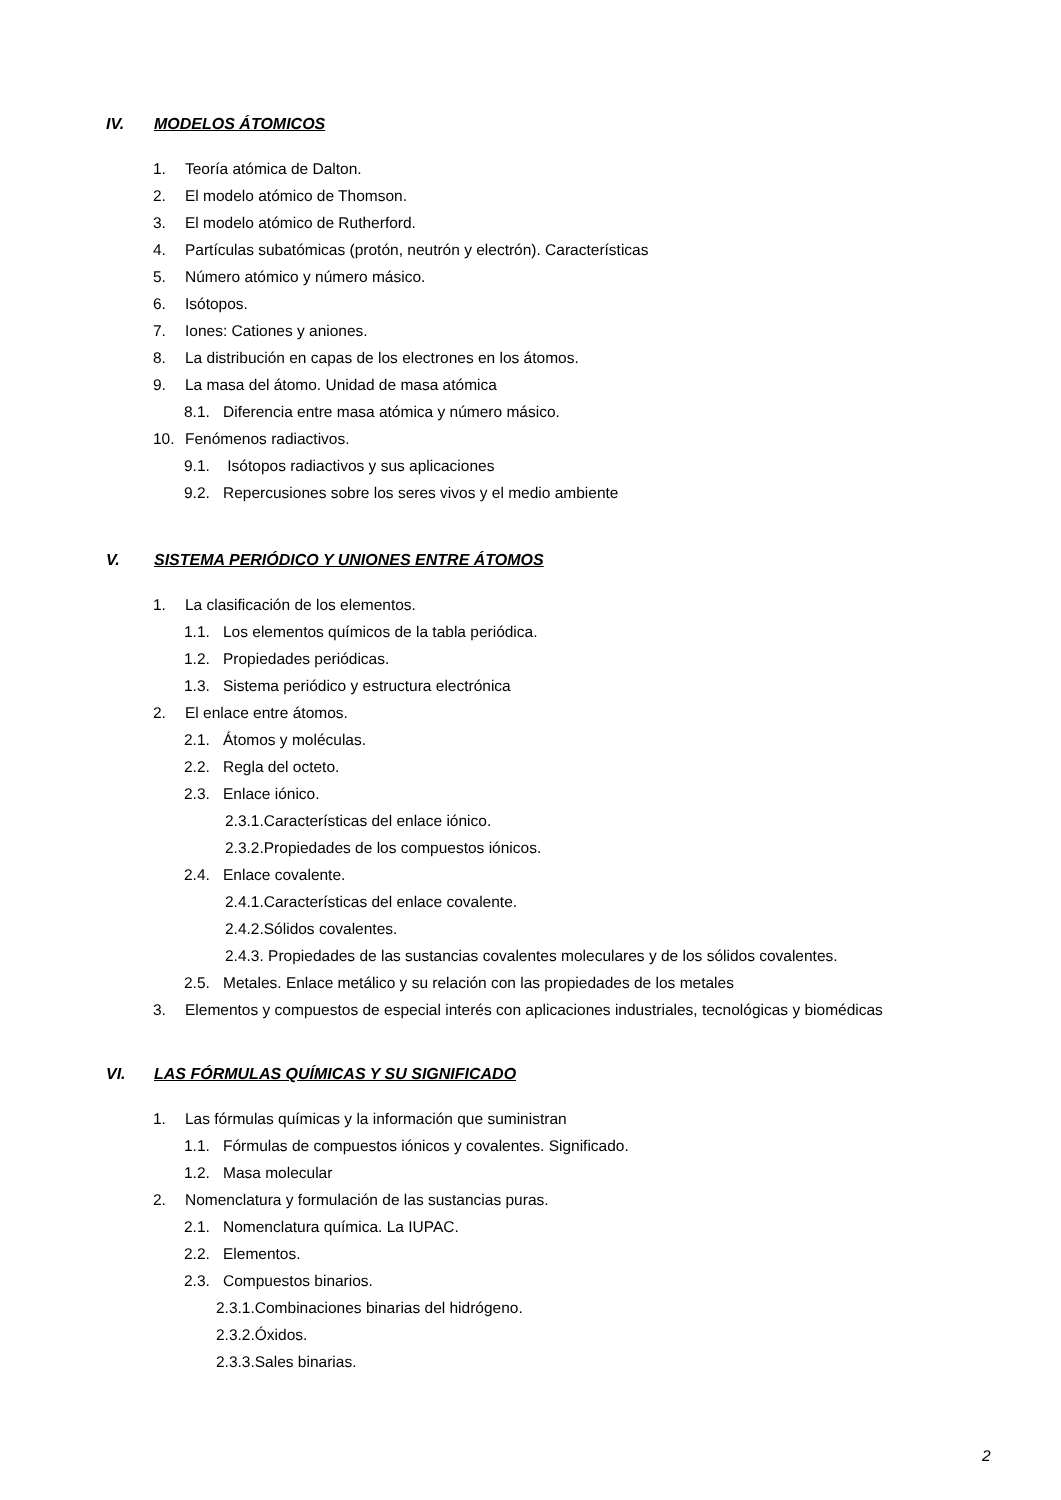IV. MODELOS ÁTOMICOS
1. Teoría atómica de Dalton.
2. El modelo atómico de Thomson.
3. El modelo atómico de Rutherford.
4. Partículas subatómicas (protón, neutrón y electrón). Características
5. Número atómico y número másico.
6. Isótopos.
7. Iones: Cationes y aniones.
8. La distribución en capas de los electrones en los átomos.
9. La masa del átomo. Unidad de masa atómica
8.1. Diferencia entre masa atómica y número másico.
10. Fenómenos radiactivos.
9.1. Isótopos radiactivos y sus aplicaciones
9.2. Repercusiones sobre los seres vivos y el medio ambiente
V. SISTEMA PERIÓDICO Y UNIONES ENTRE ÁTOMOS
1. La clasificación de los elementos.
1.1. Los elementos químicos de la tabla periódica.
1.2. Propiedades periódicas.
1.3. Sistema periódico y estructura electrónica
2. El enlace entre átomos.
2.1. Átomos y moléculas.
2.2. Regla del octeto.
2.3. Enlace iónico.
2.3.1.Características del enlace iónico.
2.3.2.Propiedades de los compuestos iónicos.
2.4. Enlace covalente.
2.4.1.Características del enlace covalente.
2.4.2.Sólidos covalentes.
2.4.3. Propiedades de las sustancias covalentes moleculares y de los sólidos covalentes.
2.5. Metales. Enlace metálico y su relación con las propiedades de los metales
3. Elementos y compuestos de especial interés con aplicaciones industriales, tecnológicas y biomédicas
VI. LAS FÓRMULAS QUÍMICAS Y SU SIGNIFICADO
1. Las fórmulas químicas y la información que suministran
1.1. Fórmulas de compuestos iónicos y covalentes. Significado.
1.2. Masa molecular
2. Nomenclatura y formulación de las sustancias puras.
2.1. Nomenclatura química. La IUPAC.
2.2. Elementos.
2.3. Compuestos binarios.
2.3.1.Combinaciones binarias del hidrógeno.
2.3.2.Óxidos.
2.3.3.Sales binarias.
2